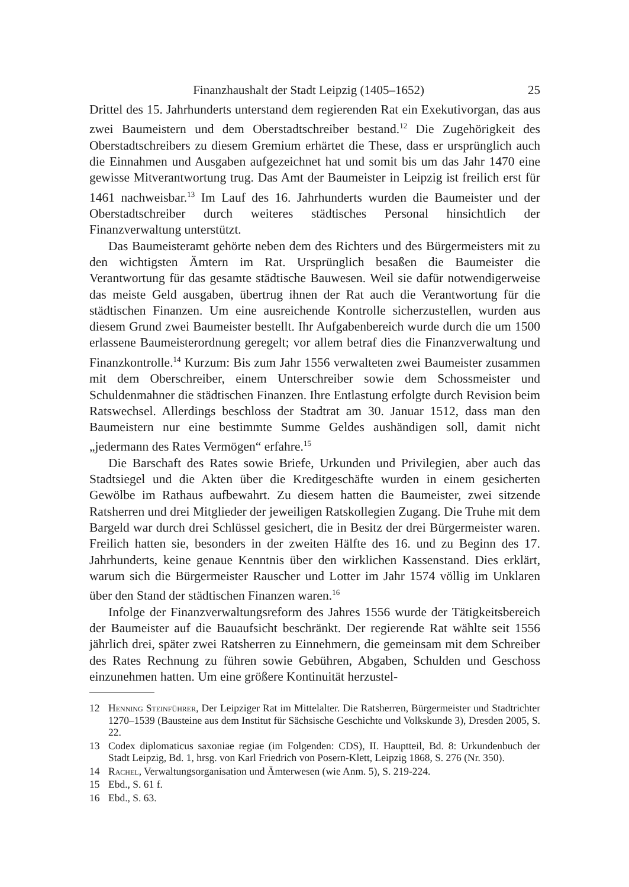Finanzhaushalt der Stadt Leipzig (1405–1652) 25
Drittel des 15. Jahrhunderts unterstand dem regierenden Rat ein Exekutivorgan, das aus zwei Baumeistern und dem Oberstadtschreiber bestand.<sup>12</sup> Die Zugehörigkeit des Oberstadtschreibers zu diesem Gremium erhärtet die These, dass er ursprünglich auch die Einnahmen und Ausgaben aufgezeichnet hat und somit bis um das Jahr 1470 eine gewisse Mitverantwortung trug. Das Amt der Baumeister in Leipzig ist freilich erst für 1461 nachweisbar.<sup>13</sup> Im Lauf des 16. Jahrhunderts wurden die Baumeister und der Oberstadtschreiber durch weiteres städtisches Personal hinsichtlich der Finanzverwaltung unterstützt.
Das Baumeisteramt gehörte neben dem des Richters und des Bürgermeisters mit zu den wichtigsten Ämtern im Rat. Ursprünglich besaßen die Baumeister die Verantwortung für das gesamte städtische Bauwesen. Weil sie dafür notwendigerweise das meiste Geld ausgaben, übertrug ihnen der Rat auch die Verantwortung für die städtischen Finanzen. Um eine ausreichende Kontrolle sicherzustellen, wurden aus diesem Grund zwei Baumeister bestellt. Ihr Aufgabenbereich wurde durch die um 1500 erlassene Baumeisterordnung geregelt; vor allem betraf dies die Finanzverwaltung und Finanzkontrolle.<sup>14</sup> Kurzum: Bis zum Jahr 1556 verwalteten zwei Baumeister zusammen mit dem Oberschreiber, einem Unterschreiber sowie dem Schossmeister und Schuldenmahner die städtischen Finanzen. Ihre Entlastung erfolgte durch Revision beim Ratswechsel. Allerdings beschloss der Stadtrat am 30. Januar 1512, dass man den Baumeistern nur eine bestimmte Summe Geldes aushändigen soll, damit nicht „jedermann des Rates Vermögen“ erfahre.<sup>15</sup>
Die Barschaft des Rates sowie Briefe, Urkunden und Privilegien, aber auch das Stadtsiegel und die Akten über die Kreditgeschäfte wurden in einem gesicherten Gewölbe im Rathaus aufbewahrt. Zu diesem hatten die Baumeister, zwei sitzende Ratsherren und drei Mitglieder der jeweiligen Ratskollegien Zugang. Die Truhe mit dem Bargeld war durch drei Schlüssel gesichert, die in Besitz der drei Bürgermeister waren. Freilich hatten sie, besonders in der zweiten Hälfte des 16. und zu Beginn des 17. Jahrhunderts, keine genaue Kenntnis über den wirklichen Kassenstand. Dies erklärt, warum sich die Bürgermeister Rauscher und Lotter im Jahr 1574 völlig im Unklaren über den Stand der städtischen Finanzen waren.<sup>16</sup>
Infolge der Finanzverwaltungsreform des Jahres 1556 wurde der Tätigkeitsbereich der Baumeister auf die Bauaufsicht beschränkt. Der regierende Rat wählte seit 1556 jährlich drei, später zwei Ratsherren zu Einnehmern, die gemeinsam mit dem Schreiber des Rates Rechnung zu führen sowie Gebühren, Abgaben, Schulden und Geschoss einzunehmen hatten. Um eine größere Kontinuität herzustel-
12 Henning Steinführer, Der Leipziger Rat im Mittelalter. Die Ratsherren, Bürgermeister und Stadtrichter 1270–1539 (Bausteine aus dem Institut für Sächsische Geschichte und Volkskunde 3), Dresden 2005, S. 22.
13 Codex diplomaticus saxoniae regiae (im Folgenden: CDS), II. Hauptteil, Bd. 8: Urkundenbuch der Stadt Leipzig, Bd. 1, hrsg. von Karl Friedrich von Posern-Klett, Leipzig 1868, S. 276 (Nr. 350).
14 Rachel, Verwaltungsorganisation und Ämterwesen (wie Anm. 5), S. 219-224.
15 Ebd., S. 61 f.
16 Ebd., S. 63.